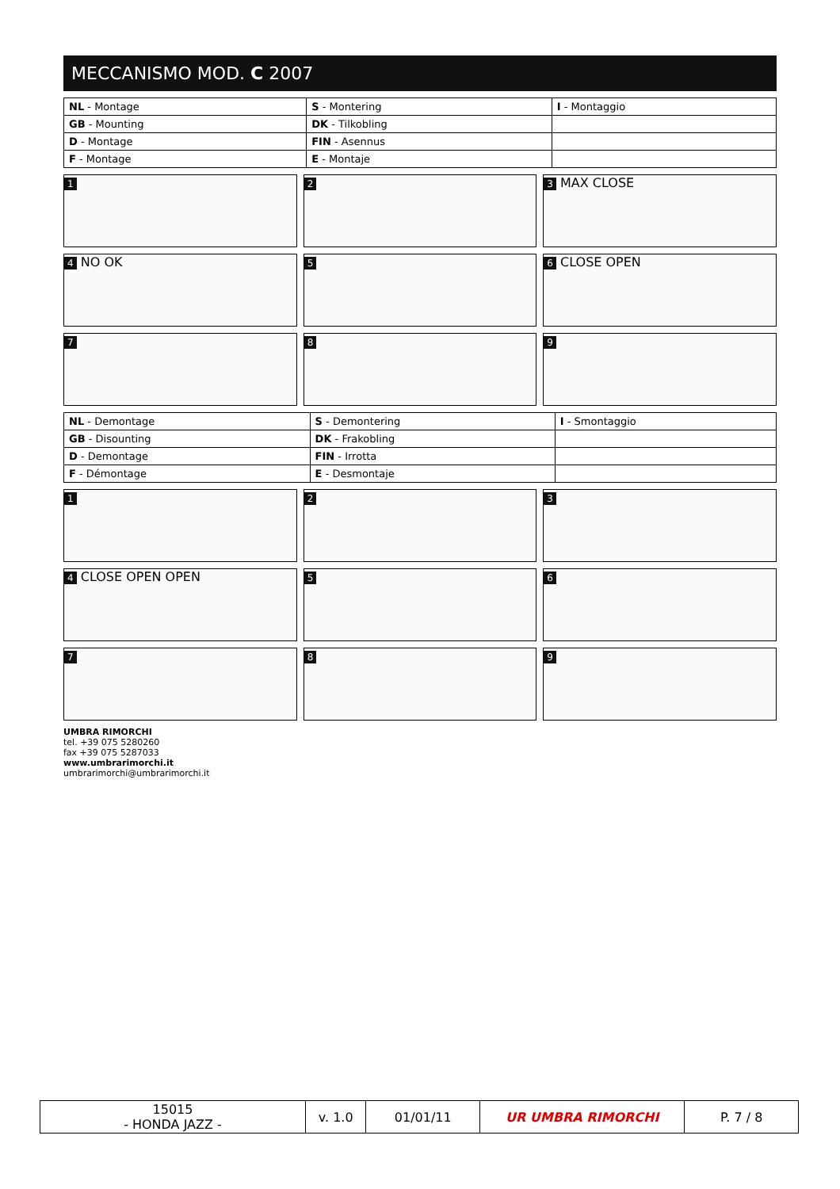MECCANISMO MOD. C 2007
| NL - Montage | S - Montering | I - Montaggio |
| GB - Mounting | DK - Tilkobling | |
| D - Montage | FIN - Asennus | |
| F - Montage | E - Montaje | |
1
2
3 MAX CLOSE
4 NO OK
5
6 CLOSE OPEN
7
8
9
| NL - Demontage | S - Demontering | I - Smontaggio |
| GB - Disounting | DK - Frakobling | |
| D - Demontage | FIN - Irrotta | |
| F - Démontage | E - Desmontaje | |
1
2
3
4 CLOSE OPEN OPEN
5
6
7
8
9
UMBRA RIMORCHI
tel. +39 075 5280260
fax +39 075 5287033
www.umbrarimorchi.it
umbrarimorchi@umbrarimorchi.it
| 15015 - HONDA JAZZ - | v. 1.0 | 01/01/11 | UR UMBRA RIMORCHI | P. 7 / 8 |